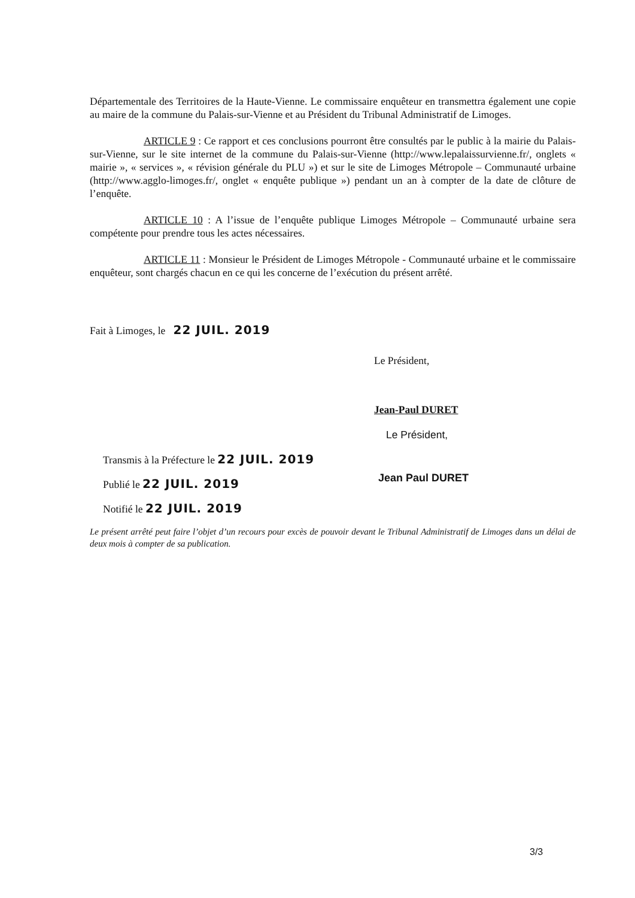Départementale des Territoires de la Haute-Vienne. Le commissaire enquêteur en transmettra également une copie au maire de la commune du Palais-sur-Vienne et au Président du Tribunal Administratif de Limoges.
ARTICLE 9 : Ce rapport et ces conclusions pourront être consultés par le public à la mairie du Palais-sur-Vienne, sur le site internet de la commune du Palais-sur-Vienne (http://www.lepalaissurvienne.fr/, onglets « mairie », « services », « révision générale du PLU ») et sur le site de Limoges Métropole – Communauté urbaine (http://www.agglo-limoges.fr/, onglet « enquête publique ») pendant un an à compter de la date de clôture de l’enquête.
ARTICLE 10 : A l’issue de l’enquête publique Limoges Métropole – Communauté urbaine sera compétente pour prendre tous les actes nécessaires.
ARTICLE 11 : Monsieur le Président de Limoges Métropole - Communauté urbaine et le commissaire enquêteur, sont chargés chacun en ce qui les concerne de l’exécution du présent arrêté.
Fait à Limoges, le 22 JUIL. 2019
Le Président,
Jean-Paul DURET
Le Président,
Transmis à la Préfecture le 22 JUIL. 2019
Publié le 22 JUIL. 2019
Notifié le 22 JUIL. 2019
Jean Paul DURET
Le présent arrêté peut faire l’objet d’un recours pour excès de pouvoir devant le Tribunal Administratif de Limoges dans un délai de deux mois à compter de sa publication.
3/3